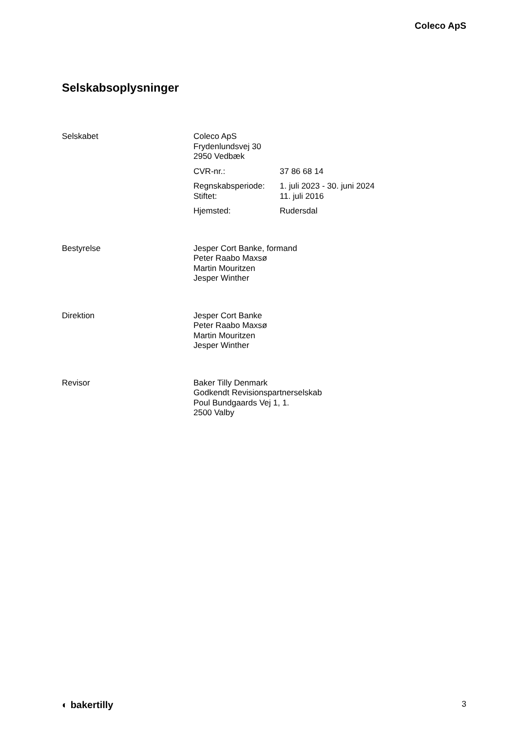Coleco ApS
Selskabsoplysninger
Selskabet Coleco ApS
Frydenlundsvej 30
2950 Vedbæk
CVR-nr.: 37 86 68 14
Regnskabsperiode:
Stiftet:
1. juli 2023 - 30. juni 2024
11. juli 2016
Hjemsted: Rudersdal
Bestyrelse Jesper Cort Banke, formand
Peter Raabo Maxsø
Martin Mouritzen
Jesper Winther
Direktion Jesper Cort Banke
Peter Raabo Maxsø
Martin Mouritzen
Jesper Winther
Revisor Baker Tilly Denmark
Godkendt Revisionspartnerselskab
Poul Bundgaards Vej 1, 1.
2500 Valby
◐ bakertilly
3